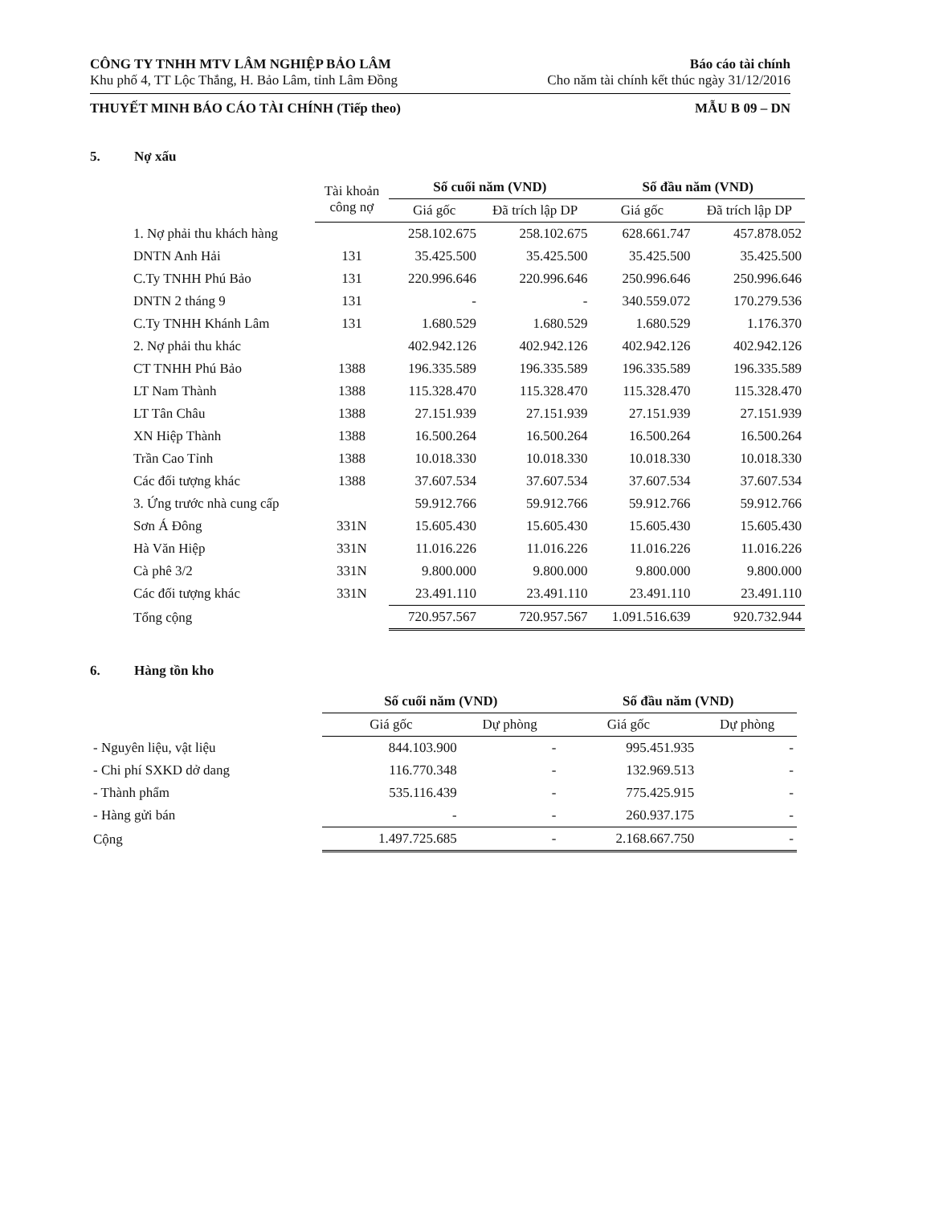CÔNG TY TNHH MTV LÂM NGHIỆP BẢO LÂM
Khu phố 4, TT Lộc Thắng, H. Bảo Lâm, tỉnh Lâm Đồng
Báo cáo tài chính
Cho năm tài chính kết thúc ngày 31/12/2016
THUYẾT MINH BÁO CÁO TÀI CHÍNH (Tiếp theo)
MẪU B 09 – DN
5. Nợ xấu
| | Tài khoản công nợ | Số cuối năm (VND) | | Số đầu năm (VND) | |
| --- | --- | --- | --- | --- | --- |
| | | Giá gốc | Đã trích lập DP | Giá gốc | Đã trích lập DP |
| 1. Nợ phải thu khách hàng | | 258.102.675 | 258.102.675 | 628.661.747 | 457.878.052 |
| DNTN Anh Hải | 131 | 35.425.500 | 35.425.500 | 35.425.500 | 35.425.500 |
| C.Ty TNHH Phú Bảo | 131 | 220.996.646 | 220.996.646 | 250.996.646 | 250.996.646 |
| DNTN 2 tháng 9 | 131 | - | - | 340.559.072 | 170.279.536 |
| C.Ty TNHH Khánh Lâm | 131 | 1.680.529 | 1.680.529 | 1.680.529 | 1.176.370 |
| 2. Nợ phải thu khác | | 402.942.126 | 402.942.126 | 402.942.126 | 402.942.126 |
| CT TNHH Phú Bảo | 1388 | 196.335.589 | 196.335.589 | 196.335.589 | 196.335.589 |
| LT Nam Thành | 1388 | 115.328.470 | 115.328.470 | 115.328.470 | 115.328.470 |
| LT Tân Châu | 1388 | 27.151.939 | 27.151.939 | 27.151.939 | 27.151.939 |
| XN Hiệp Thành | 1388 | 16.500.264 | 16.500.264 | 16.500.264 | 16.500.264 |
| Trần Cao Tỉnh | 1388 | 10.018.330 | 10.018.330 | 10.018.330 | 10.018.330 |
| Các đối tượng khác | 1388 | 37.607.534 | 37.607.534 | 37.607.534 | 37.607.534 |
| 3. Ứng trước nhà cung cấp | | 59.912.766 | 59.912.766 | 59.912.766 | 59.912.766 |
| Sơn Á Đông | 331N | 15.605.430 | 15.605.430 | 15.605.430 | 15.605.430 |
| Hà Văn Hiệp | 331N | 11.016.226 | 11.016.226 | 11.016.226 | 11.016.226 |
| Cà phê 3/2 | 331N | 9.800.000 | 9.800.000 | 9.800.000 | 9.800.000 |
| Các đối tượng khác | 331N | 23.491.110 | 23.491.110 | 23.491.110 | 23.491.110 |
| Tổng cộng | | 720.957.567 | 720.957.567 | 1.091.516.639 | 920.732.944 |
6. Hàng tồn kho
| | Số cuối năm (VND) | | Số đầu năm (VND) | |
| --- | --- | --- | --- | --- |
| | Giá gốc | Dự phòng | Giá gốc | Dự phòng |
| - Nguyên liệu, vật liệu | 844.103.900 | - | 995.451.935 | - |
| - Chi phí SXKD dở dang | 116.770.348 | - | 132.969.513 | - |
| - Thành phẩm | 535.116.439 | - | 775.425.915 | - |
| - Hàng gửi bán | - | - | 260.937.175 | - |
| Cộng | 1.497.725.685 | - | 2.168.667.750 | - |